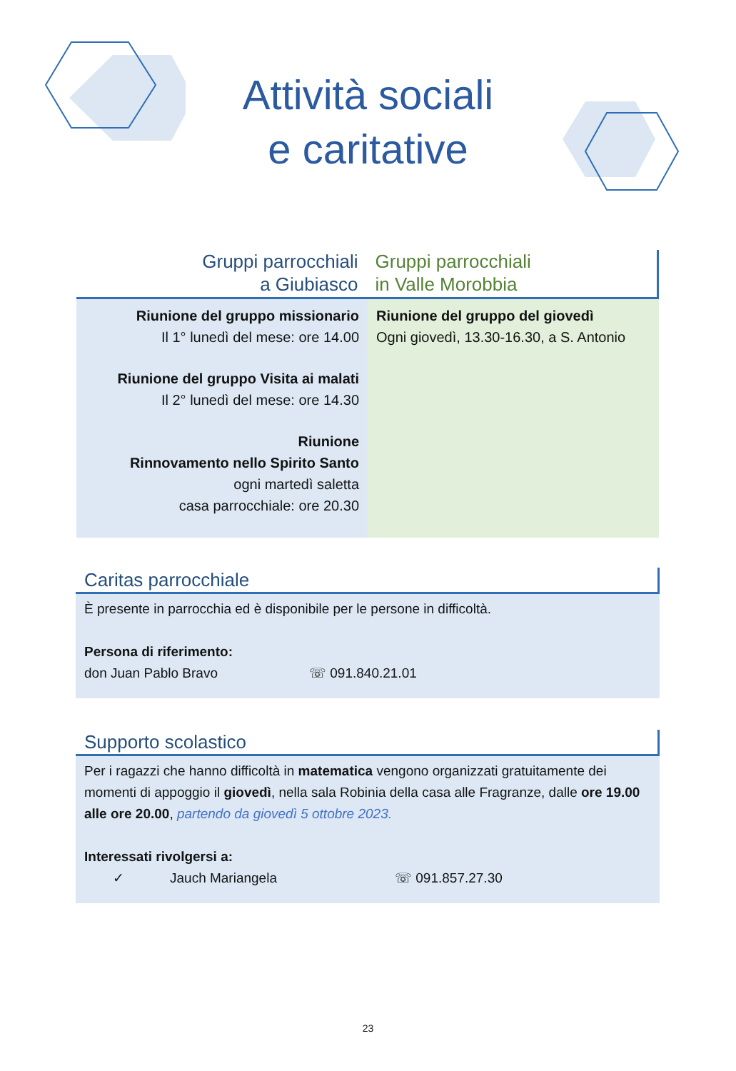Attività sociali
e caritative
Gruppi parrocchiali
a Giubiasco
Gruppi parrocchiali
in Valle Morobbia
Riunione del gruppo missionario
Il 1° lunedì del mese: ore 14.00
Riunione del gruppo Visita ai malati
Il 2° lunedì del mese: ore 14.30
Riunione
Rinnovamento nello Spirito Santo
ogni martedì saletta
casa parrocchiale: ore 20.30
Riunione del gruppo del giovedì
Ogni giovedì, 13.30-16.30, a S. Antonio
Caritas parrocchiale
È presente in parrocchia ed è disponibile per le persone in difficoltà.
Persona di riferimento:
don Juan Pablo Bravo ☏ 091.840.21.01
Supporto scolastico
Per i ragazzi che hanno difficoltà in matematica vengono organizzati gratuitamente dei momenti di appoggio il giovedì, nella sala Robinia della casa alle Fragranze, dalle ore 19.00 alle ore 20.00, partendo da giovedì 5 ottobre 2023.
Interessati rivolgersi a:
✓ Jauch Mariangela ☏ 091.857.27.30
23